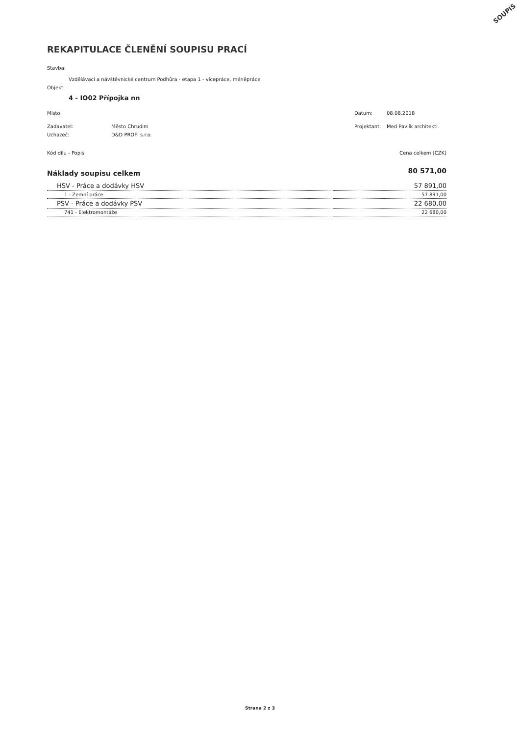SOUPIS
REKAPITULACE ČLENĚNÍ SOUPISU PRACÍ
Stavba:
Vzdělávací a návštěvnické centrum Podhůra - etapa 1 - vícepráce, méněpráce
Objekt:
4 - IO02 Přípojka nn
Místo: Datum: 08.08.2018
Zadavatel: Město Chrudim Projektant: Med Pavlík architekti
Uchazeč: D&D PROFI s.r.o.
Kód dílu - Popis Cena celkem [CZK]
| Náklady soupisu celkem | 80 571,00 |
| HSV - Práce a dodávky HSV | 57 891,00 |
| 1 - Zemní práce | 57 891,00 |
| PSV - Práce a dodávky PSV | 22 680,00 |
| 741 - Elektromontáže | 22 680,00 |
Strana 2 z 3